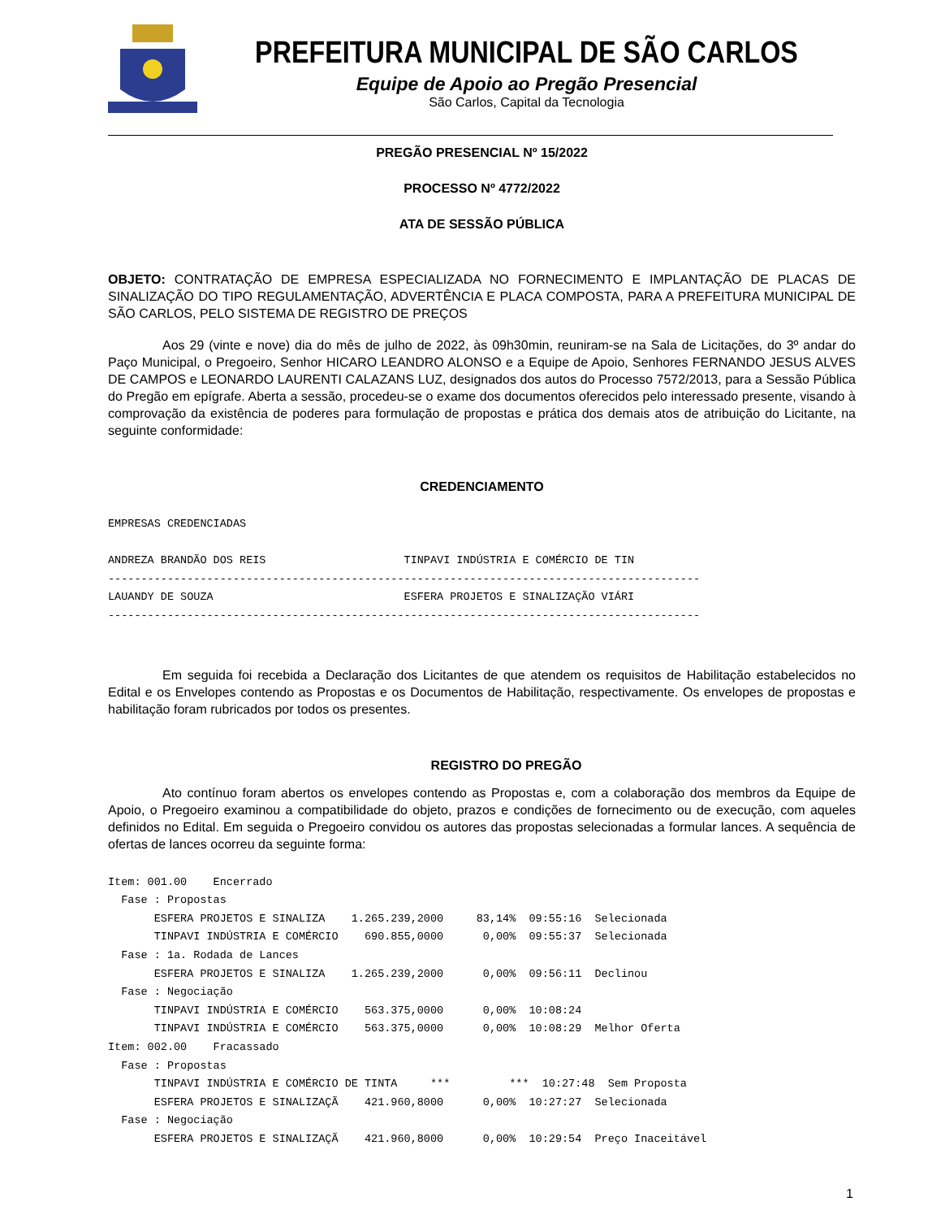PREFEITURA MUNICIPAL DE SÃO CARLOS
Equipe de Apoio ao Pregão Presencial
São Carlos, Capital da Tecnologia
PREGÃO PRESENCIAL Nº 15/2022
PROCESSO Nº 4772/2022
ATA DE SESSÃO PÚBLICA
OBJETO: CONTRATAÇÃO DE EMPRESA ESPECIALIZADA NO FORNECIMENTO E IMPLANTAÇÃO DE PLACAS DE SINALIZAÇÃO DO TIPO REGULAMENTAÇÃO, ADVERTÊNCIA E PLACA COMPOSTA, PARA A PREFEITURA MUNICIPAL DE SÃO CARLOS, PELO SISTEMA DE REGISTRO DE PREÇOS
Aos 29 (vinte e nove) dia do mês de julho de 2022, às 09h30min, reuniram-se na Sala de Licitações, do 3º andar do Paço Municipal, o Pregoeiro, Senhor HICARO LEANDRO ALONSO e a Equipe de Apoio, Senhores FERNANDO JESUS ALVES DE CAMPOS e LEONARDO LAURENTI CALAZANS LUZ, designados dos autos do Processo 7572/2013, para a Sessão Pública do Pregão em epígrafe. Aberta a sessão, procedeu-se o exame dos documentos oferecidos pelo interessado presente, visando à comprovação da existência de poderes para formulação de propostas e prática dos demais atos de atribuição do Licitante, na seguinte conformidade:
CREDENCIAMENTO
EMPRESAS CREDENCIADAS ANDREZA BRANDÃO DOS REIS TINPAVI INDÚSTRIA E COMÉRCIO DE TIN ------------------------------------------------------------------------------------------ LAUANDY DE SOUZA ESFERA PROJETOS E SINALIZAÇÃO VIÁRI ------------------------------------------------------------------------------------------
Em seguida foi recebida a Declaração dos Licitantes de que atendem os requisitos de Habilitação estabelecidos no Edital e os Envelopes contendo as Propostas e os Documentos de Habilitação, respectivamente. Os envelopes de propostas e habilitação foram rubricados por todos os presentes.
REGISTRO DO PREGÃO
Ato contínuo foram abertos os envelopes contendo as Propostas e, com a colaboração dos membros da Equipe de Apoio, o Pregoeiro examinou a compatibilidade do objeto, prazos e condições de fornecimento ou de execução, com aqueles definidos no Edital. Em seguida o Pregoeiro convidou os autores das propostas selecionadas a formular lances. A sequência de ofertas de lances ocorreu da seguinte forma:
Item: 001.00 Encerrado Fase : Propostas ESFERA PROJETOS E SINALIZA 1.265.239,2000 83,14% 09:55:16 Selecionada TINPAVI INDÚSTRIA E COMÉRCIO 690.855,0000 0,00% 09:55:37 Selecionada Fase : 1a. Rodada de Lances ESFERA PROJETOS E SINALIZA 1.265.239,2000 0,00% 09:56:11 Declinou Fase : Negociação TINPAVI INDÚSTRIA E COMÉRCIO 563.375,0000 0,00% 10:08:24 TINPAVI INDÚSTRIA E COMÉRCIO 563.375,0000 0,00% 10:08:29 Melhor Oferta Item: 002.00 Fracassado Fase : Propostas TINPAVI INDÚSTRIA E COMÉRCIO DE TINTA *** *** 10:27:48 Sem Proposta ESFERA PROJETOS E SINALIZAÇÃ 421.960,8000 0,00% 10:27:27 Selecionada Fase : Negociação ESFERA PROJETOS E SINALIZAÇÃ 421.960,8000 0,00% 10:29:54 Preço Inaceitável
1